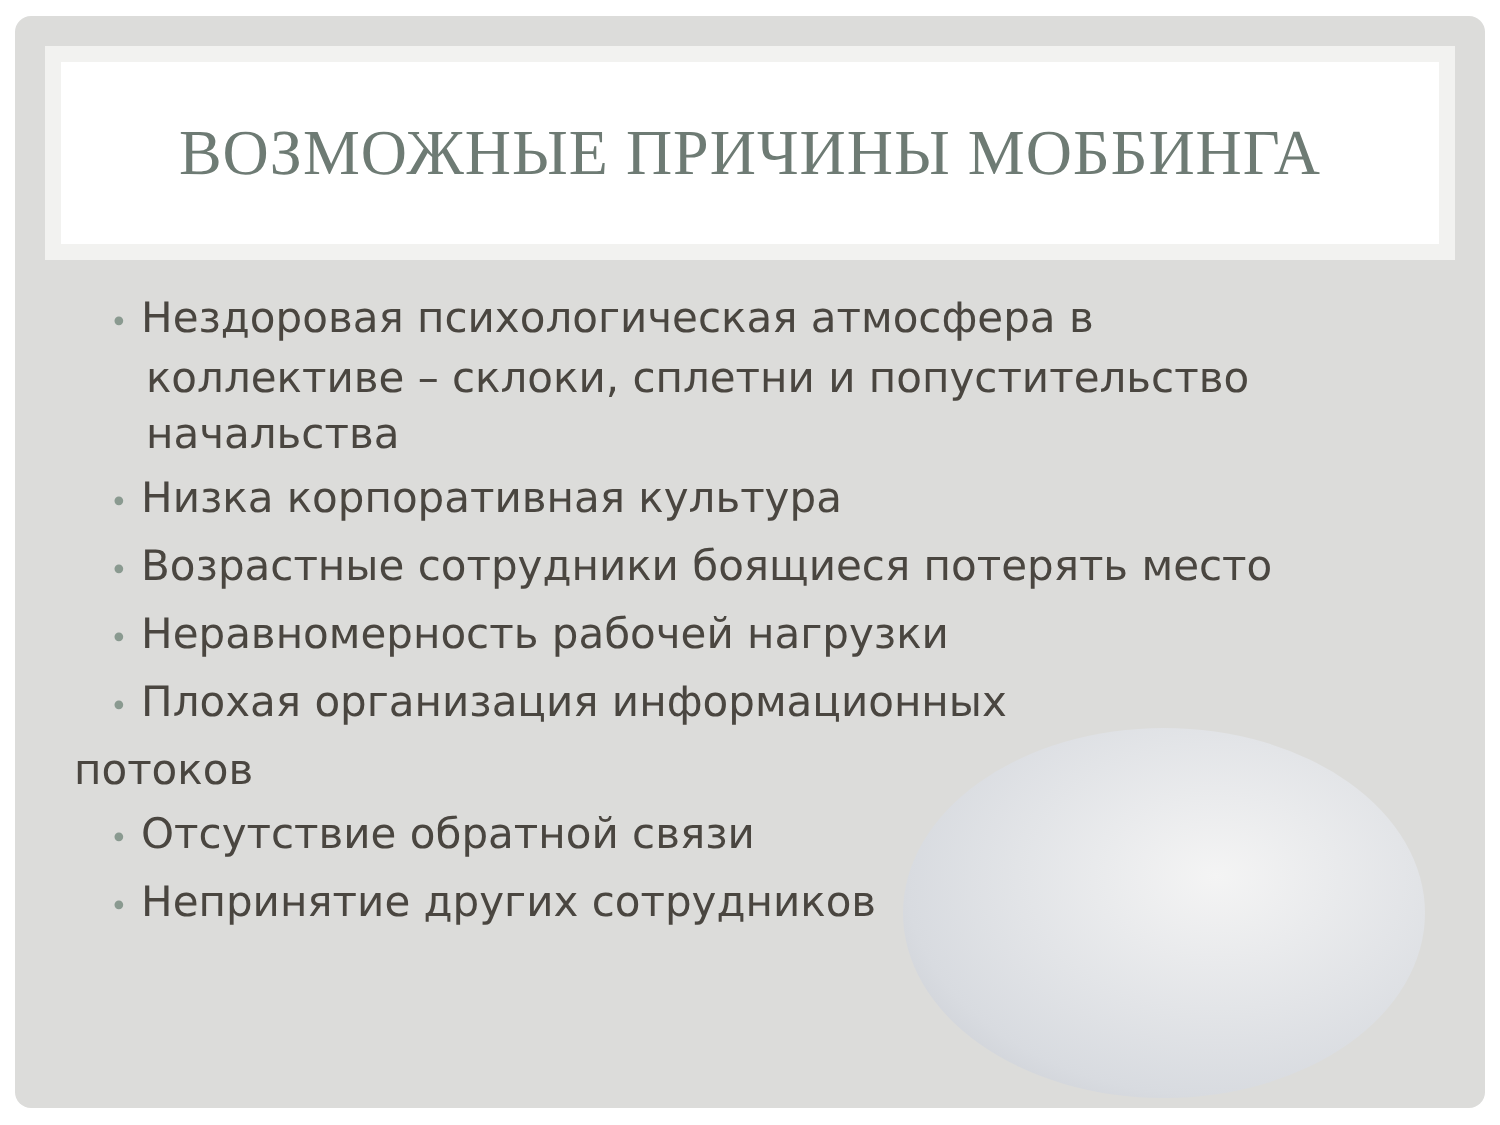ВОЗМОЖНЫЕ ПРИЧИНЫ МОББИНГА
• Нездоровая психологическая атмосфера в коллективе – склоки, сплетни и попустительство начальства
• Низка корпоративная культура
• Возрастные сотрудники боящиеся потерять место
• Неравномерность рабочей нагрузки
• Плохая организация информационных
потоков
• Отсутствие обратной связи
• Непринятие других сотрудников